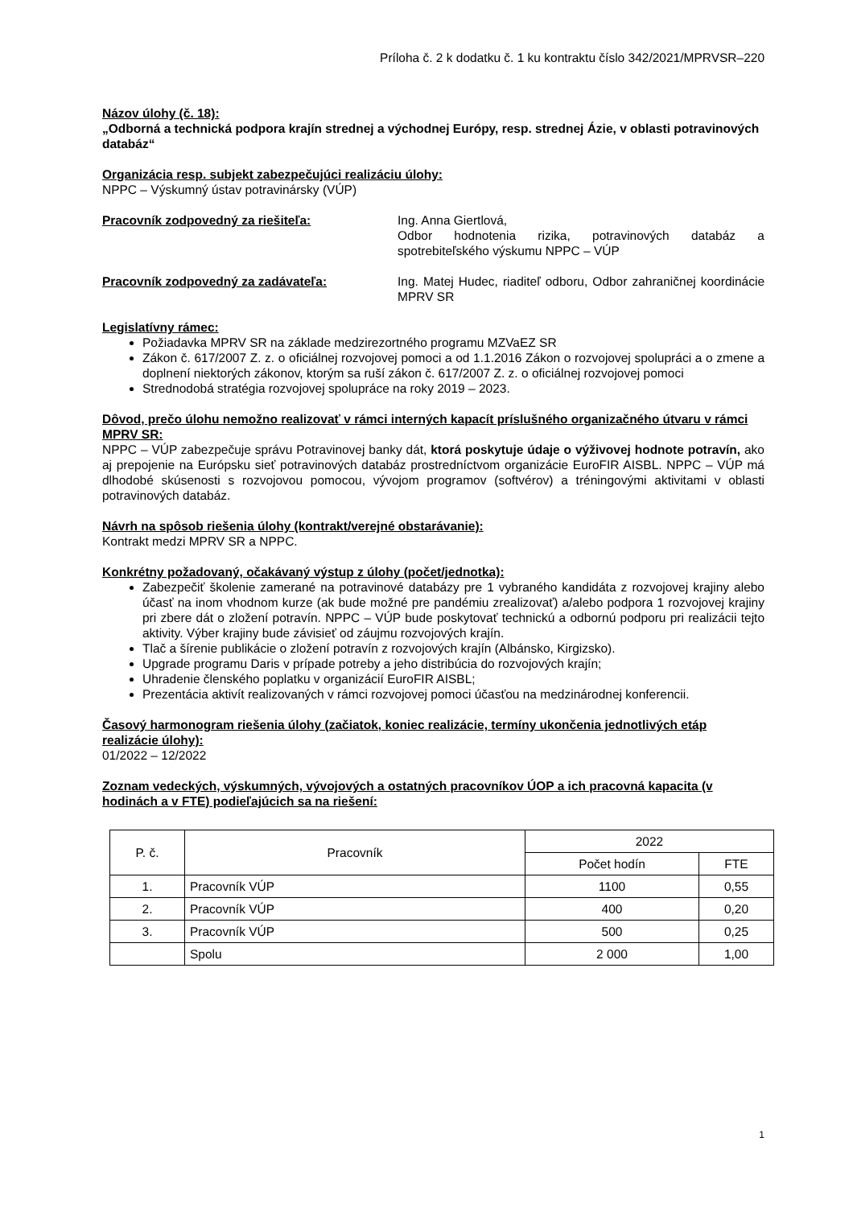Príloha č. 2 k dodatku č. 1 ku kontraktu číslo 342/2021/MPRVSR–220
Názov úlohy (č. 18):
„Odborná a technická podpora krajín strednej a východnej Európy, resp. strednej Ázie, v oblasti potravinových databáz“
Organizácia resp. subjekt zabezpečujúci realizáciu úlohy:
NPPC – Výskumný ústav potravinársky (VÚP)
Pracovník zodpovedný za riešiteľa: Ing. Anna Giertlová,
Odbor hodnotenia rizika, potravinových databáz a spotrebiteľského výskumu NPPC – VÚP
Pracovník zodpovedný za zadávateľa: Ing. Matej Hudec, riaditeľ odboru, Odbor zahraničnej koordinácie MPRV SR
Legislatívny rámec:
Požiadavka MPRV SR na základe medzirezortného programu MZVaEZ SR
Zákon č. 617/2007 Z. z. o oficiálnej rozvojovej pomoci a od 1.1.2016 Zákon o rozvojovej spolupráci a o zmene a doplnení niektorých zákonov, ktorým sa ruší zákon č. 617/2007 Z. z. o oficiálnej rozvojovej pomoci
Strednodobá stratégia rozvojovej spolupráce na roky 2019 – 2023.
Dôvod, prečo úlohu nemožno realizovať v rámci interných kapacít príslušného organizačného útvaru v rámci MPRV SR:
NPPC – VÚP zabezpečuje správu Potravinovej banky dát, ktorá poskytuje údaje o výživovej hodnote potravín, ako aj prepojenie na Európsku sieť potravinových databáz prostredníctvom organizácie EuroFIR AISBL. NPPC – VÚP má dlhodobé skúsenosti s rozvojovou pomocou, vývojom programov (softvérov) a tréningovými aktivitami v oblasti potravinových databáz.
Návrh na spôsob riešenia úlohy (kontrakt/verejné obstarávanie):
Kontrakt medzi MPRV SR a NPPC.
Konkrétny požadovaný, očakávaný výstup z úlohy (počet/jednotka):
Zabezpečiť školenie zamerané na potravinové databázy pre 1 vybraného kandidáta z rozvojovej krajiny alebo účasť na inom vhodnom kurze (ak bude možné pre pandémiu zrealizovať) a/alebo podpora 1 rozvojovej krajiny pri zbere dát o zložení potravín. NPPC – VÚP bude poskytovať technickú a odbornú podporu pri realizácii tejto aktivity. Výber krajiny bude závisieť od záujmu rozvojových krajín.
Tlač a šírenie publikácie o zložení potravín z rozvojových krajín (Albánsko, Kirgizsko).
Upgrade programu Daris v prípade potreby a jeho distribúcia do rozvojových krajín;
Uhradenie členského poplatku v organizácií EuroFIR AISBL;
Prezentácia aktivít realizovaných v rámci rozvojovej pomoci účasťou na medzinárodnej konferencii.
Časový harmonogram riešenia úlohy (začiatok, koniec realizácie, termíny ukončenia jednotlivých etáp realizácie úlohy):
01/2022 – 12/2022
Zoznam vedeckých, výskumných, vývojových a ostatných pracovníkov ÚOP a ich pracovná kapacita (v hodinách a v FTE) podieľajúcich sa na riešení:
| P. č. | Pracovník | 2022 | |
| --- | --- | --- | --- |
| | | Počet hodín | FTE |
| 1. | Pracovník VÚP | 1100 | 0,55 |
| 2. | Pracovník VÚP | 400 | 0,20 |
| 3. | Pracovník VÚP | 500 | 0,25 |
| | Spolu | 2 000 | 1,00 |
1